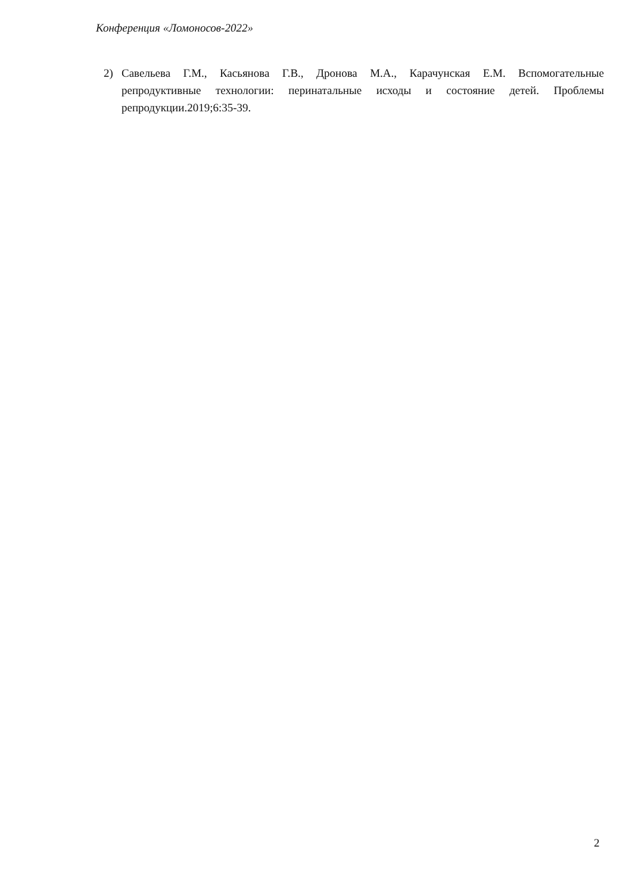Конференция «Ломоносов-2022»
2) Савельева Г.М., Касьянова Г.В., Дронова М.А., Карачунская Е.М. Вспомогательные репродуктивные технологии: перинатальные исходы и состояние детей. Проблемы репродукции.2019;6:35-39.
2